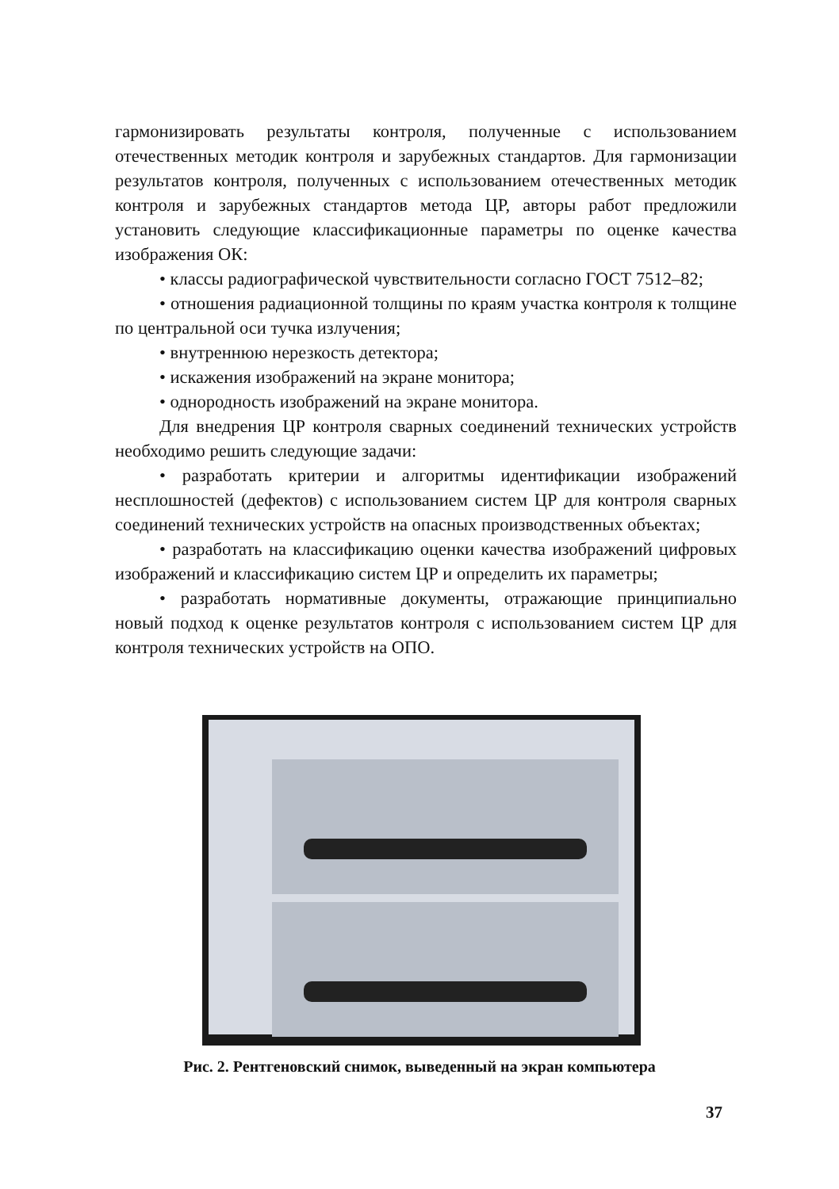гармонизировать результаты контроля, полученные с использованием отечественных методик контроля и зарубежных стандартов. Для гармонизации результатов контроля, полученных с использованием отечественных методик контроля и зарубежных стандартов метода ЦР, авторы работ предложили установить следующие классификационные параметры по оценке качества изображения ОК:
• классы радиографической чувствительности согласно ГОСТ 7512–82;
• отношения радиационной толщины по краям участка контроля к толщине по центральной оси тучка излучения;
• внутреннюю нерезкость детектора;
• искажения изображений на экране монитора;
• однородность изображений на экране монитора.
Для внедрения ЦР контроля сварных соединений технических устройств необходимо решить следующие задачи:
• разработать критерии и алгоритмы идентификации изображений несплошностей (дефектов) с использованием систем ЦР для контроля сварных соединений технических устройств на опасных производственных объектах;
• разработать на классификацию оценки качества изображений цифровых изображений и классификацию систем ЦР и определить их параметры;
• разработать нормативные документы, отражающие принципиально новый подход к оценке результатов контроля с использованием систем ЦР для контроля технических устройств на ОПО.
Рис. 2. Рентгеновский снимок, выведенный на экран компьютера
37